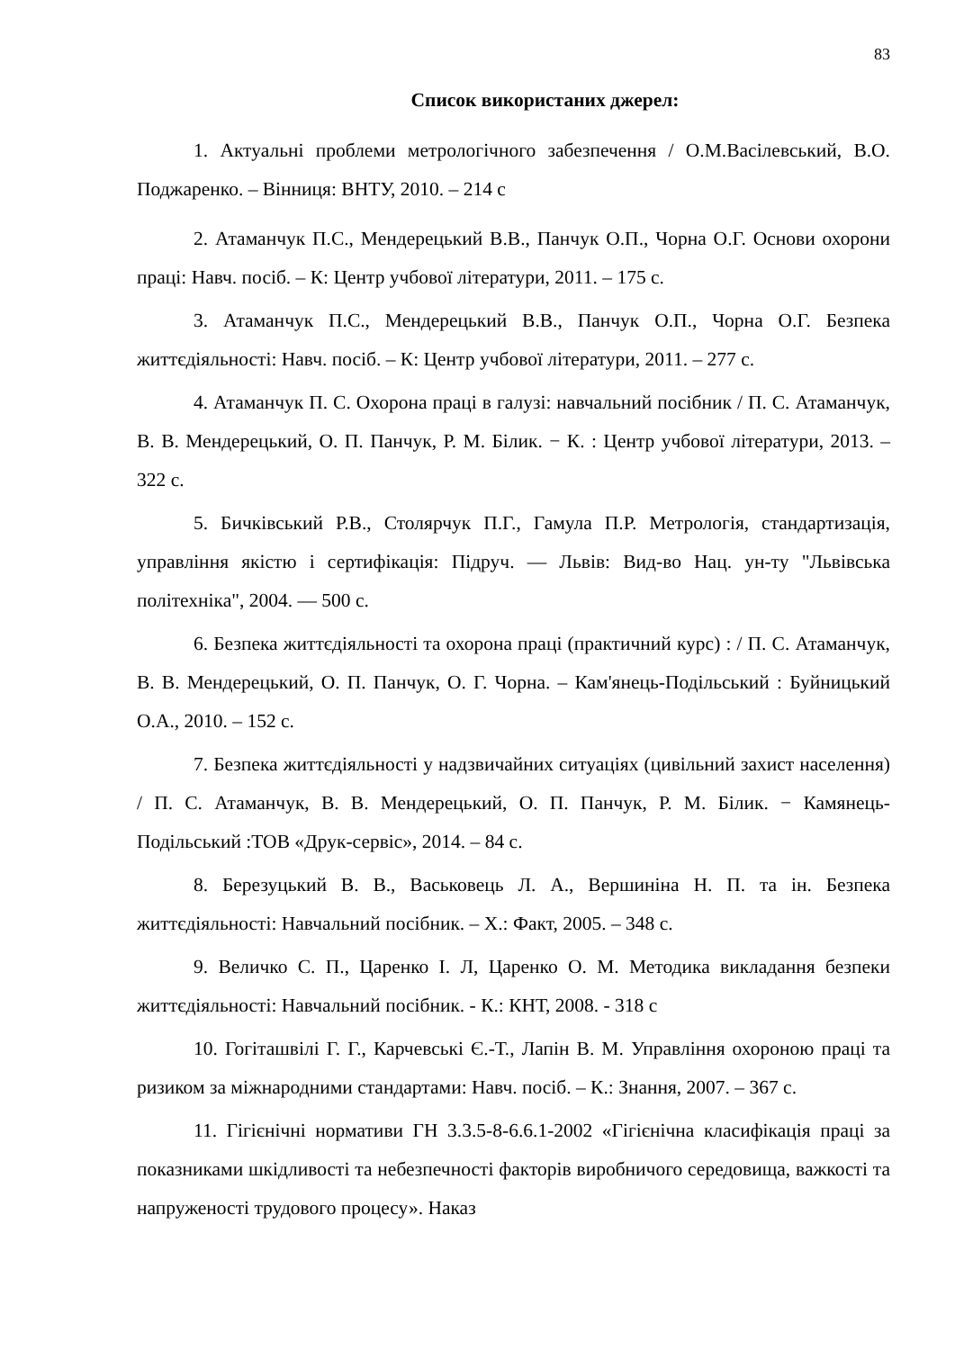83
Список використаних джерел:
1. Актуальні проблеми метрологічного забезпечення / О.М.Васілевський, В.О. Поджаренко. – Вінниця: ВНТУ, 2010. – 214 с
2. Атаманчук П.С., Мендерецький В.В., Панчук О.П., Чорна О.Г. Основи охорони праці: Навч. посіб. – К: Центр учбової літератури, 2011. – 175 с.
3. Атаманчук П.С., Мендерецький В.В., Панчук О.П., Чорна О.Г. Безпека життєдіяльності: Навч. посіб. – К: Центр учбової літератури, 2011. – 277 с.
4. Атаманчук П. С. Охорона праці в галузі: навчальний посібник / П. С. Атаманчук, В. В. Мендерецький, О. П. Панчук, Р. М. Білик. − К. : Центр учбової літератури, 2013. – 322 с.
5. Бичківський Р.В., Столярчук П.Г., Гамула П.Р. Метрологія, стандартизація, управління якістю і сертифікація: Підруч. — Львів: Вид-во Нац. ун-ту "Львівська політехніка", 2004. — 500 с.
6. Безпека життєдіяльності та охорона праці (практичний курс) : / П. С. Атаманчук, В. В. Мендерецький, О. П. Панчук, О. Г. Чорна. – Кам'янець-Подільський : Буйницький О.А., 2010. – 152 с.
7. Безпека життєдіяльності у надзвичайних ситуаціях (цивільний захист населення) / П. С. Атаманчук, В. В. Мендерецький, О. П. Панчук, Р. М. Білик. − Камянець-Подільський :ТОВ «Друк-сервіс», 2014. – 84 с.
8. Березуцький В. В., Васьковець Л. А., Вершиніна Н. П. та ін. Безпека життєдіяльності: Навчальний посібник. – Х.: Факт, 2005. – 348 с.
9. Величко С. П., Царенко І. Л, Царенко О. М. Методика викладання безпеки життєдіяльності: Навчальний посібник. - К.: КНТ, 2008. - 318 с
10. Гогіташвілі Г. Г., Карчевські Є.-Т., Лапін В. М. Управління охороною праці та ризиком за міжнародними стандартами: Навч. посіб. – К.: Знання, 2007. – 367 с.
11. Гігієнічні нормативи ГН 3.3.5-8-6.6.1-2002 «Гігієнічна класифікація праці за показниками шкідливості та небезпечності факторів виробничого середовища, важкості та напруженості трудового процесу». Наказ